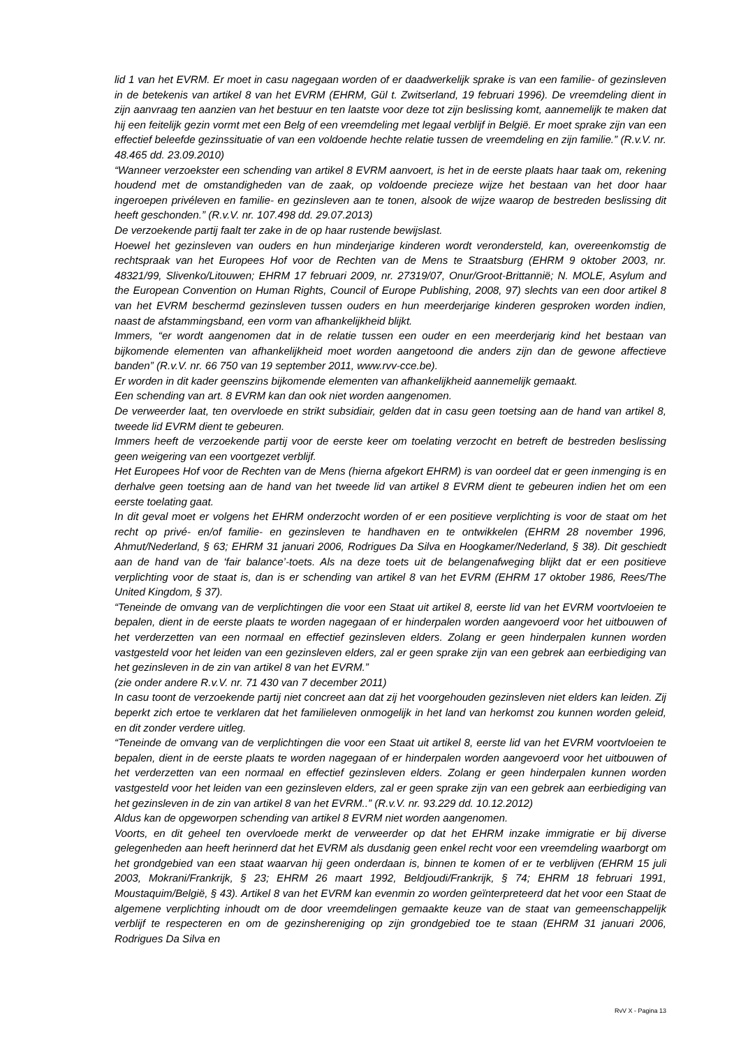lid 1 van het EVRM. Er moet in casu nagegaan worden of er daadwerkelijk sprake is van een familie- of gezinsleven in de betekenis van artikel 8 van het EVRM (EHRM, Gül t. Zwitserland, 19 februari 1996). De vreemdeling dient in zijn aanvraag ten aanzien van het bestuur en ten laatste voor deze tot zijn beslissing komt, aannemelijk te maken dat hij een feitelijk gezin vormt met een Belg of een vreemdeling met legaal verblijf in België. Er moet sprake zijn van een effectief beleefde gezinssituatie of van een voldoende hechte relatie tussen de vreemdeling en zijn familie.” (R.v.V. nr. 48.465 dd. 23.09.2010)
“Wanneer verzoekster een schending van artikel 8 EVRM aanvoert, is het in de eerste plaats haar taak om, rekening houdend met de omstandigheden van de zaak, op voldoende precieze wijze het bestaan van het door haar ingeroepen privéleven en familie- en gezinsleven aan te tonen, alsook de wijze waarop de bestreden beslissing dit heeft geschonden.” (R.v.V. nr. 107.498 dd. 29.07.2013)
De verzoekende partij faalt ter zake in de op haar rustende bewijslast.
Hoewel het gezinsleven van ouders en hun minderjarige kinderen wordt verondersteld, kan, overeenkomstig de rechtspraak van het Europees Hof voor de Rechten van de Mens te Straatsburg (EHRM 9 oktober 2003, nr. 48321/99, Slivenko/Litouwen; EHRM 17 februari 2009, nr. 27319/07, Onur/Groot-Brittannië; N. MOLE, Asylum and the European Convention on Human Rights, Council of Europe Publishing, 2008, 97) slechts van een door artikel 8 van het EVRM beschermd gezinsleven tussen ouders en hun meerderjarige kinderen gesproken worden indien, naast de afstammingsband, een vorm van afhankelijkheid blijkt.
Immers, “er wordt aangenomen dat in de relatie tussen een ouder en een meerderjarig kind het bestaan van bijkomende elementen van afhankelijkheid moet worden aangetoond die anders zijn dan de gewone affectieve banden” (R.v.V. nr. 66 750 van 19 september 2011, www.rvv-cce.be).
Er worden in dit kader geenszins bijkomende elementen van afhankelijkheid aannemelijk gemaakt.
Een schending van art. 8 EVRM kan dan ook niet worden aangenomen.
De verweerder laat, ten overvloede en strikt subsidiair, gelden dat in casu geen toetsing aan de hand van artikel 8, tweede lid EVRM dient te gebeuren.
Immers heeft de verzoekende partij voor de eerste keer om toelating verzocht en betreft de bestreden beslissing geen weigering van een voortgezet verblijf.
Het Europees Hof voor de Rechten van de Mens (hierna afgekort EHRM) is van oordeel dat er geen inmenging is en derhalve geen toetsing aan de hand van het tweede lid van artikel 8 EVRM dient te gebeuren indien het om een eerste toelating gaat.
In dit geval moet er volgens het EHRM onderzocht worden of er een positieve verplichting is voor de staat om het recht op privé- en/of familie- en gezinsleven te handhaven en te ontwikkelen (EHRM 28 november 1996, Ahmut/Nederland, § 63; EHRM 31 januari 2006, Rodrigues Da Silva en Hoogkamer/Nederland, § 38). Dit geschiedt aan de hand van de ‘fair balance’-toets. Als na deze toets uit de belangenafweging blijkt dat er een positieve verplichting voor de staat is, dan is er schending van artikel 8 van het EVRM (EHRM 17 oktober 1986, Rees/The United Kingdom, § 37).
“Teneinde de omvang van de verplichtingen die voor een Staat uit artikel 8, eerste lid van het EVRM voortvloeien te bepalen, dient in de eerste plaats te worden nagegaan of er hinderpalen worden aangevoerd voor het uitbouwen of het verderzetten van een normaal en effectief gezinsleven elders. Zolang er geen hinderpalen kunnen worden vastgesteld voor het leiden van een gezinsleven elders, zal er geen sprake zijn van een gebrek aan eerbiediging van het gezinsleven in de zin van artikel 8 van het EVRM.”
(zie onder andere R.v.V. nr. 71 430 van 7 december 2011)
In casu toont de verzoekende partij niet concreet aan dat zij het voorgehouden gezinsleven niet elders kan leiden. Zij beperkt zich ertoe te verklaren dat het familieleven onmogelijk in het land van herkomst zou kunnen worden geleid, en dit zonder verdere uitleg.
“Teneinde de omvang van de verplichtingen die voor een Staat uit artikel 8, eerste lid van het EVRM voortvloeien te bepalen, dient in de eerste plaats te worden nagegaan of er hinderpalen worden aangevoerd voor het uitbouwen of het verderzetten van een normaal en effectief gezinsleven elders. Zolang er geen hinderpalen kunnen worden vastgesteld voor het leiden van een gezinsleven elders, zal er geen sprake zijn van een gebrek aan eerbiediging van het gezinsleven in de zin van artikel 8 van het EVRM..” (R.v.V. nr. 93.229 dd. 10.12.2012)
Aldus kan de opgeworpen schending van artikel 8 EVRM niet worden aangenomen.
Voorts, en dit geheel ten overvloede merkt de verweerder op dat het EHRM inzake immigratie er bij diverse gelegenheden aan heeft herinnerd dat het EVRM als dusdanig geen enkel recht voor een vreemdeling waarborgt om het grondgebied van een staat waarvan hij geen onderdaan is, binnen te komen of er te verblijven (EHRM 15 juli 2003, Mokrani/Frankrijk, § 23; EHRM 26 maart 1992, Beldjoudi/Frankrijk, § 74; EHRM 18 februari 1991, Moustaquim/België, § 43). Artikel 8 van het EVRM kan evenmin zo worden geïnterpreteerd dat het voor een Staat de algemene verplichting inhoudt om de door vreemdelingen gemaakte keuze van de staat van gemeenschappelijk verblijf te respecteren en om de gezinshereniging op zijn grondgebied toe te staan (EHRM 31 januari 2006, Rodrigues Da Silva en
RvV X - Pagina 13